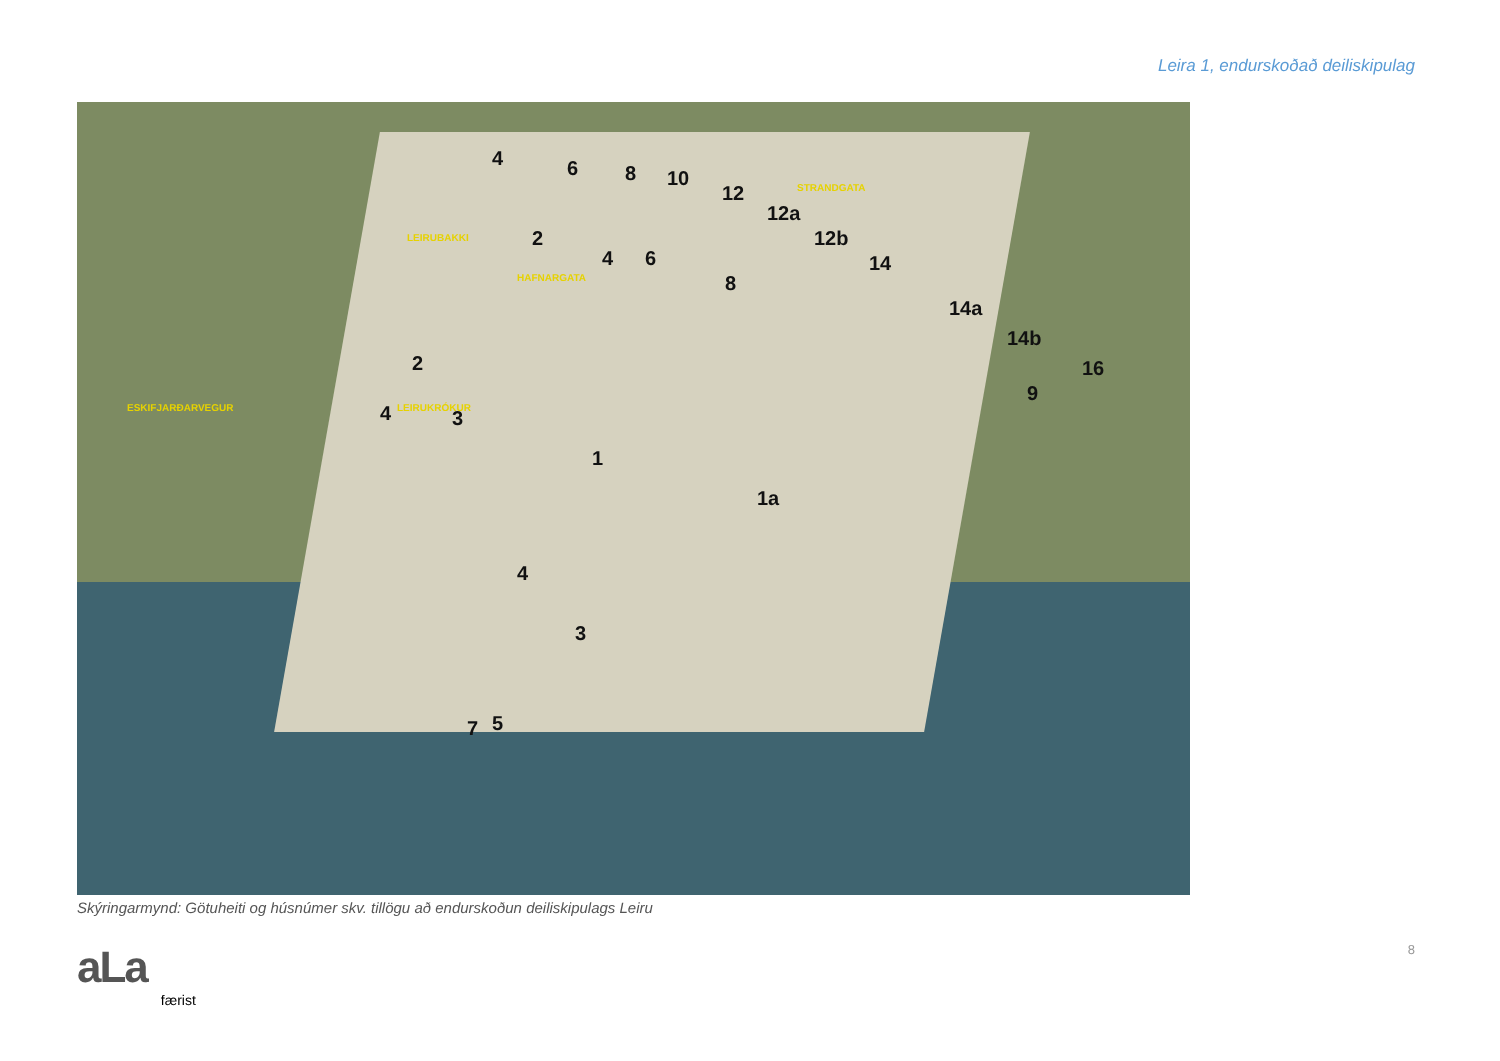Leira 1, endurskoðað deiliskipulag
4 6 8 10
12
12a
12b
14
14a
14b
16
9
2
4 6
8
2
4 3
1
1a
4
3
7 5
ESKIFJARÐARVEGUR
LEIRUBAKKI
STRANDGATA
HAFNARGATA
LEIRUKRÓKUR
Skýringarmynd: Götuheiti og húsnúmer skv. tillögu að endurskoðun deiliskipulags Leiru
aLa færist 8